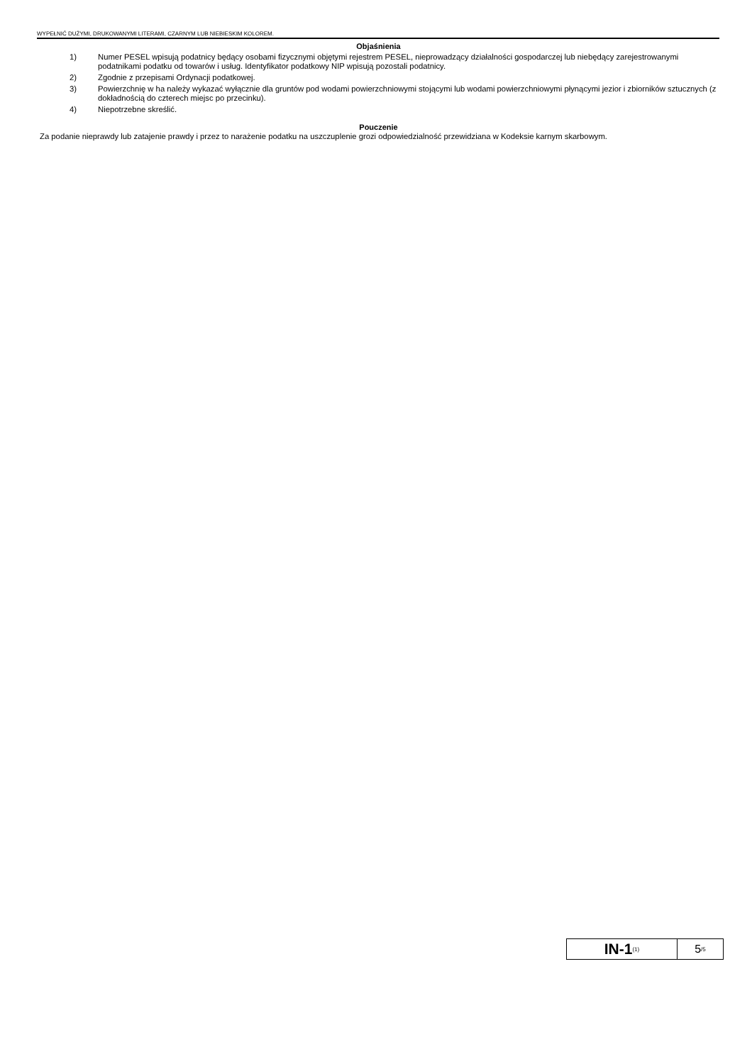WYPEŁNIĆ DUŻYMI, DRUKOWANYMI LITERAMI, CZARNYM LUB NIEBIESKIM KOLOREM.
Objaśnienia
1) Numer PESEL wpisują podatnicy będący osobami fizycznymi objętymi rejestrem PESEL, nieprowadzący działalności gospodarczej lub niebędący zarejestrowanymi podatnikami podatku od towarów i usług. Identyfikator podatkowy NIP wpisują pozostali podatnicy.
2) Zgodnie z przepisami Ordynacji podatkowej.
3) Powierzchnię w ha należy wykazać wyłącznie dla gruntów pod wodami powierzchniowymi stojącymi lub wodami powierzchniowymi płynącymi jezior i zbiorników sztucznych (z dokładnością do czterech miejsc po przecinku).
4) Niepotrzebne skreślić.
Pouczenie
Za podanie nieprawdy lub zatajenie prawdy i przez to narażenie podatku na uszczuplenie grozi odpowiedzialność przewidziana w Kodeksie karnym skarbowym.
IN-1 (1)
5 /5